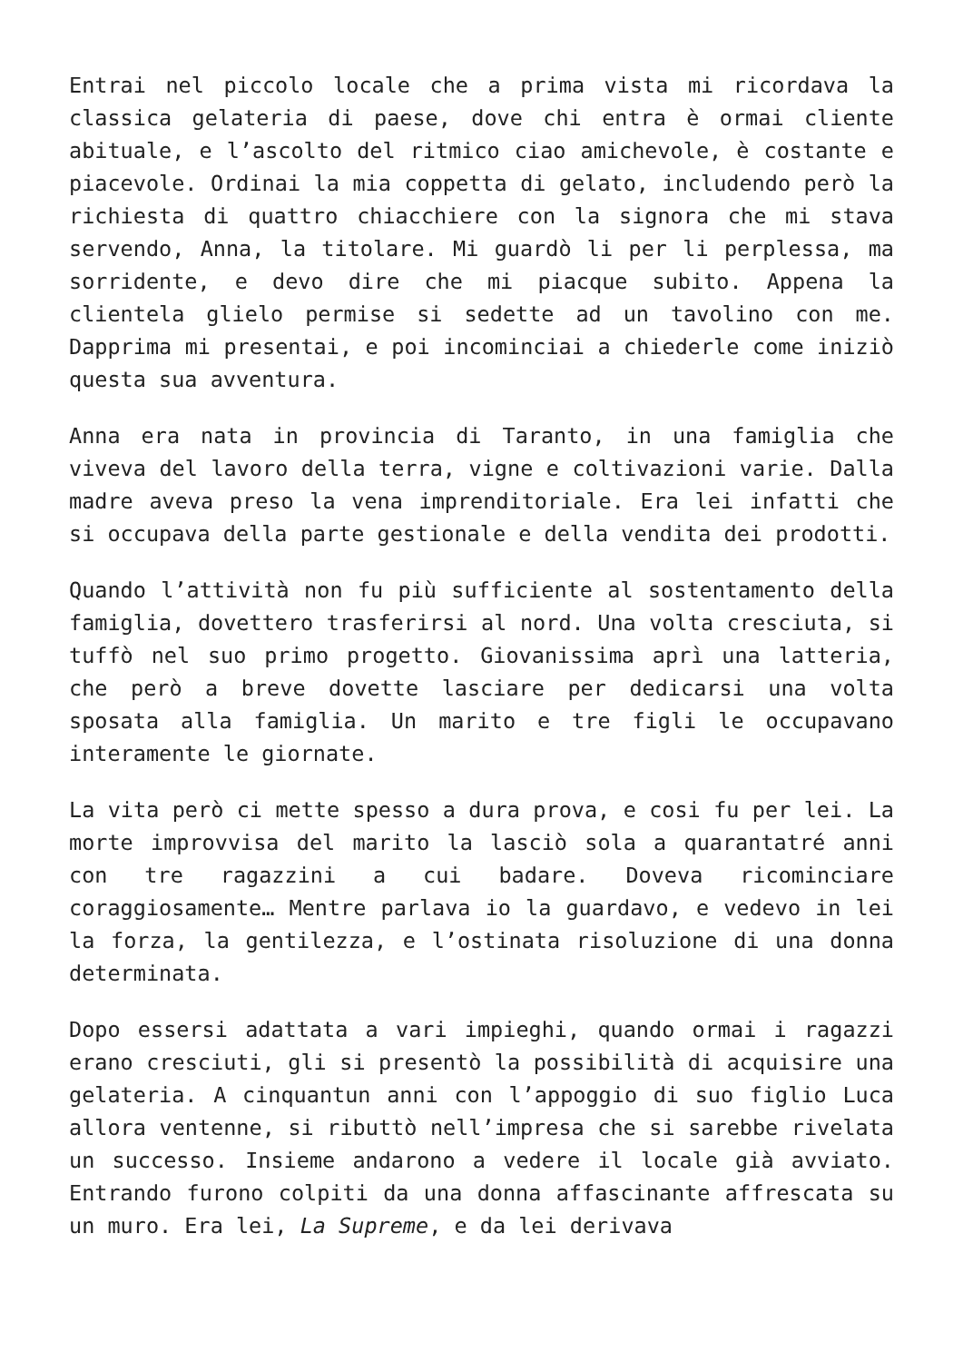Entrai nel piccolo locale che a prima vista mi ricordava la classica gelateria di paese, dove chi entra è ormai cliente abituale, e l’ascolto del ritmico ciao amichevole, è costante e piacevole. Ordinai la mia coppetta di gelato, includendo però la richiesta di quattro chiacchiere con la signora che mi stava servendo, Anna, la titolare. Mi guardò li per li perplessa, ma sorridente, e devo dire che mi piacque subito. Appena la clientela glielo permise si sedette ad un tavolino con me. Dapprima mi presentai, e poi incominciai a chiederle come iniziò questa sua avventura.
Anna era nata in provincia di Taranto, in una famiglia che viveva del lavoro della terra, vigne e coltivazioni varie. Dalla madre aveva preso la vena imprenditoriale. Era lei infatti che si occupava della parte gestionale e della vendita dei prodotti.
Quando l’attività non fu più sufficiente al sostentamento della famiglia, dovettero trasferirsi al nord. Una volta cresciuta, si tuffò nel suo primo progetto. Giovanissima aprì una latteria, che però a breve dovette lasciare per dedicarsi una volta sposata alla famiglia. Un marito e tre figli le occupavano interamente le giornate.
La vita però ci mette spesso a dura prova, e cosi fu per lei. La morte improvvisa del marito la lasciò sola a quarantatré anni con tre ragazzini a cui badare. Doveva ricominciare coraggiosamente… Mentre parlava io la guardavo, e vedevo in lei la forza, la gentilezza, e l’ostinata risoluzione di una donna determinata.
Dopo essersi adattata a vari impieghi, quando ormai i ragazzi erano cresciuti, gli si presentò la possibilità di acquisire una gelateria. A cinquantun anni con l’appoggio di suo figlio Luca allora ventenne, si ributtò nell’impresa che si sarebbe rivelata un successo. Insieme andarono a vedere il locale già avviato. Entrando furono colpiti da una donna affascinante affrescata su un muro. Era lei, La Supreme, e da lei derivava